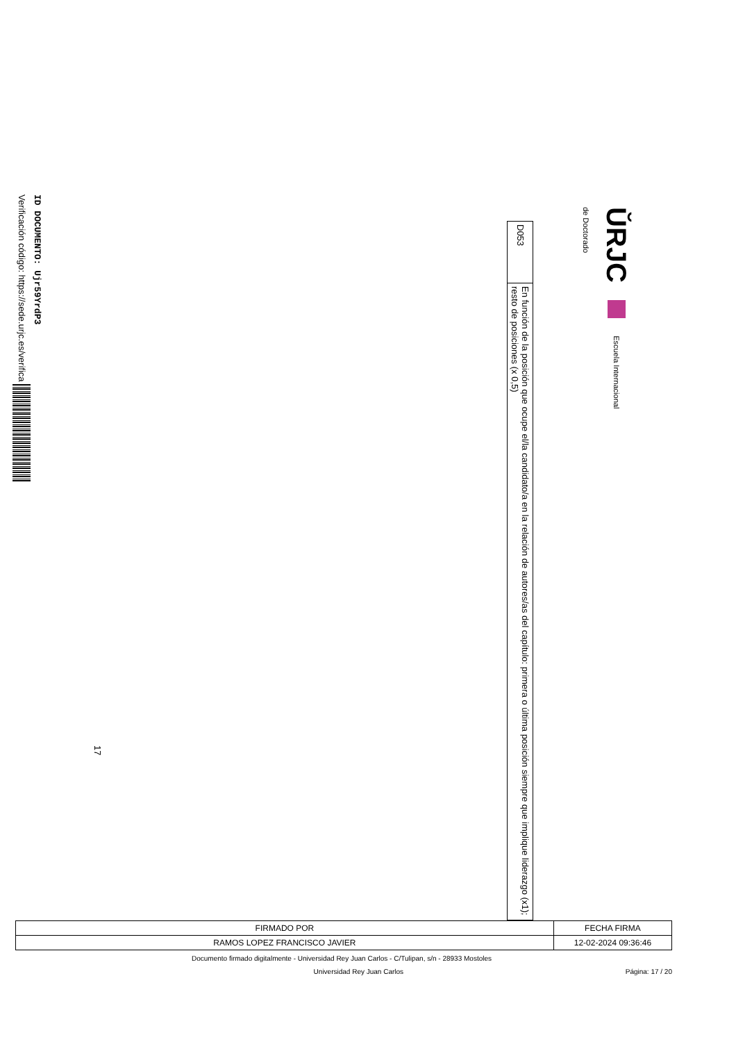ŬRJC Escuela Internacional
de Doctorado
| D053 | En función de la posición que ocupe el/la candidato/a en la relación de autores/as del capítulo: primera o última posición siempre que implique liderazgo (x1); resto de posiciones (x 0,5) |
17
ID DOCUMENTO: Ujr59YrdP3
Verificación código: https://sede.urjc.es/verifica
| FIRMADO POR | FECHA FIRMA |
| RAMOS LOPEZ FRANCISCO JAVIER | 12-02-2024 09:36:46 |
Documento firmado digitalmente - Universidad Rey Juan Carlos - C/Tulipan, s/n - 28933 Mostoles
Universidad Rey Juan Carlos Página: 17 / 20